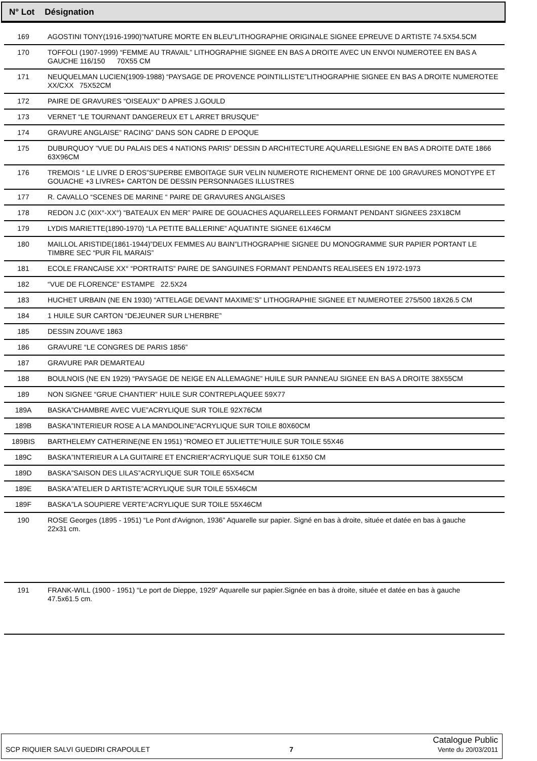N° Lot Désignation
| 169 | AGOSTINI TONY(1916-1990)”NATURE MORTE EN BLEU”LITHOGRAPHIE ORIGINALE SIGNEE EPREUVE D ARTISTE 74.5X54.5CM |
| 170 | TOFFOLI (1907-1999) “FEMME AU TRAVAIL” LITHOGRAPHIE SIGNEE EN BAS A DROITE AVEC UN ENVOI NUMEROTEE EN BAS A GAUCHE 116/150 70X55 CM |
| 171 | NEUQUELMAN LUCIEN(1909-1988) “PAYSAGE DE PROVENCE POINTILLISTE”LITHOGRAPHIE SIGNEE EN BAS A DROITE NUMEROTEE XX/CXX 75X52CM |
| 172 | PAIRE DE GRAVURES “OISEAUX” D APRES J.GOULD |
| 173 | VERNET “LE TOURNANT DANGEREUX ET L ARRET BRUSQUE” |
| 174 | GRAVURE ANGLAISE” RACING” DANS SON CADRE D EPOQUE |
| 175 | DUBURQUOY ”VUE DU PALAIS DES 4 NATIONS PARIS” DESSIN D ARCHITECTURE AQUARELLESIGNE EN BAS A DROITE DATE 1866 63X96CM |
| 176 | TREMOIS “ LE LIVRE D EROS”SUPERBE EMBOITAGE SUR VELIN NUMEROTE RICHEMENT ORNE DE 100 GRAVURES MONOTYPE ET GOUACHE +3 LIVRES+ CARTON DE DESSIN PERSONNAGES ILLUSTRES |
| 177 | R. CAVALLO “SCENES DE MARINE “ PAIRE DE GRAVURES ANGLAISES |
| 178 | REDON J.C (XIX°-XX°) “BATEAUX EN MER” PAIRE DE GOUACHES AQUARELLEES FORMANT PENDANT SIGNEES 23X18CM |
| 179 | LYDIS MARIETTE(1890-1970) “LA PETITE BALLERINE” AQUATINTE SIGNEE 61X46CM |
| 180 | MAILLOL ARISTIDE(1861-1944)”DEUX FEMMES AU BAIN”LITHOGRAPHIE SIGNEE DU MONOGRAMME SUR PAPIER PORTANT LE TIMBRE SEC “PUR FIL MARAIS” |
| 181 | ECOLE FRANCAISE XX° “PORTRAITS” PAIRE DE SANGUINES FORMANT PENDANTS REALISEES EN 1972-1973 |
| 182 | “VUE DE FLORENCE” ESTAMPE 22.5X24 |
| 183 | HUCHET URBAIN (NE EN 1930) “ATTELAGE DEVANT MAXIME’S” LITHOGRAPHIE SIGNEE ET NUMEROTEE 275/500 18X26.5 CM |
| 184 | 1 HUILE SUR CARTON “DEJEUNER SUR L’HERBRE” |
| 185 | DESSIN ZOUAVE 1863 |
| 186 | GRAVURE “LE CONGRES DE PARIS 1856” |
| 187 | GRAVURE PAR DEMARTEAU |
| 188 | BOULNOIS (NE EN 1929) “PAYSAGE DE NEIGE EN ALLEMAGNE” HUILE SUR PANNEAU SIGNEE EN BAS A DROITE 38X55CM |
| 189 | NON SIGNEE “GRUE CHANTIER” HUILE SUR CONTREPLAQUEE 59X77 |
| 189A | BASKA”CHAMBRE AVEC VUE”ACRYLIQUE SUR TOILE 92X76CM |
| 189B | BASKA”INTERIEUR ROSE A LA MANDOLINE”ACRYLIQUE SUR TOILE 80X60CM |
| 189BIS | BARTHELEMY CATHERINE(NE EN 1951) “ROMEO ET JULIETTE”HUILE SUR TOILE 55X46 |
| 189C | BASKA”INTERIEUR A LA GUITAIRE ET ENCRIER”ACRYLIQUE SUR TOILE 61X50 CM |
| 189D | BASKA”SAISON DES LILAS”ACRYLIQUE SUR TOILE 65X54CM |
| 189E | BASKA”ATELIER D ARTISTE”ACRYLIQUE SUR TOILE 55X46CM |
| 189F | BASKA”LA SOUPIERE VERTE”ACRYLIQUE SUR TOILE 55X46CM |
| 190 | ROSE Georges (1895 - 1951) “Le Pont d'Avignon, 1936” Aquarelle sur papier. Signé en bas à droite, située et datée en bas à gauche 22x31 cm. |
| 191 | FRANK-WILL (1900 - 1951) “Le port de Dieppe, 1929” Aquarelle sur papier.Signée en bas à droite, située et datée en bas à gauche 47.5x61.5 cm. |
SCP RIQUIER SALVI GUEDIRI CRAPOULET 7 Catalogue Public
Vente du 20/03/2011